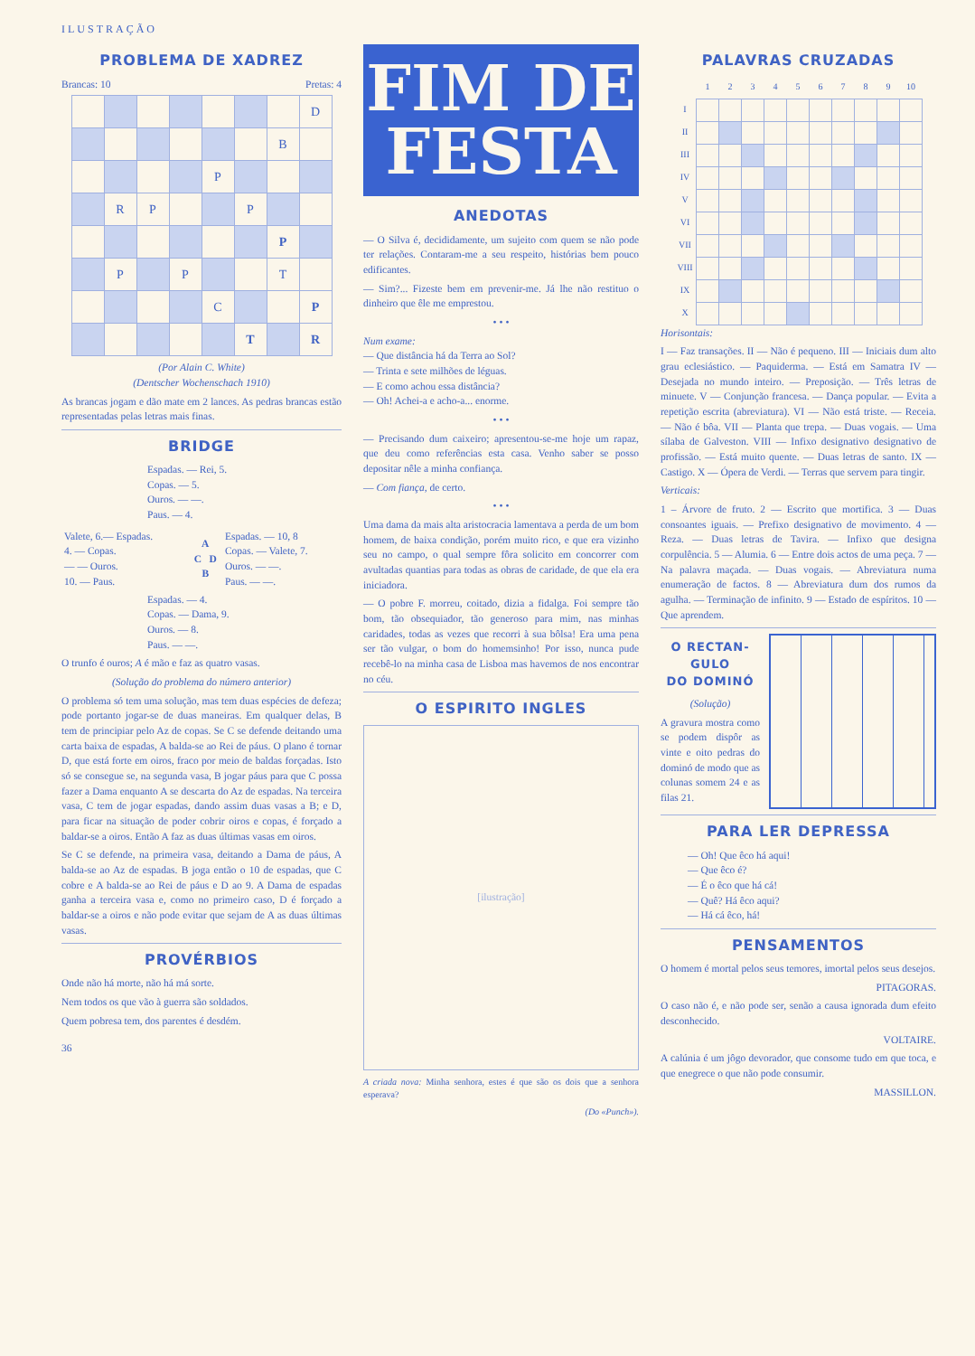ILUSTRAÇÃO
PROBLEMA DE XADREZ
Brancas: 10 Pretas: 4
| | | | | | | | D |
| | | | | | | B | |
| | | | | P | | | |
| | R | P | | | P | | |
| | | | | | | P | |
| | P | | P | | | T | |
| | | | | C | | | P |
| | | | | | T | | R |
(Por Alain C. White)
(Dentscher Wochenschach 1910)
As brancas jogam e dão mate em 2 lances. As pedras brancas estão representadas pelas letras mais finas.
BRIDGE
Espadas. — Rei, 5.
Copas. — 5.
Ouros. — —.
Paus. — 4.
| Valete, 6.— Espadas. 4. — Copas. — — Ouros. 10. — Paus. | A C D B | Espadas. — 10, 8 Copas. — Valete, 7. Ouros. — —. Paus. — —. |
Espadas. — 4.
Copas. — Dama, 9.
Ouros. — 8.
Paus. — —.
O trunfo é ouros; A é mão e faz as quatro vasas.
(Solução do problema do número anterior)
O problema só tem uma solução, mas tem duas espécies de defeza; pode portanto jogar-se de duas maneiras. Em qualquer delas, B tem de principiar pelo Az de copas. Se C se defende deitando uma carta baixa de espadas, A balda-se ao Rei de páus. O plano é tornar D, que está forte em oiros, fraco por meio de baldas forçadas. Isto só se consegue se, na segunda vasa, B jogar páus para que C possa fazer a Dama enquanto A se descarta do Az de espadas. Na terceira vasa, C tem de jogar espadas, dando assim duas vasas a B; e D, para ficar na situação de poder cobrir oiros e copas, é forçado a baldar-se a oiros. Então A faz as duas últimas vasas em oiros.
Se C se defende, na primeira vasa, deitando a Dama de páus, A balda-se ao Az de espadas. B joga então o 10 de espadas, que C cobre e A balda-se ao Rei de páus e D ao 9. A Dama de espadas ganha a terceira vasa e, como no primeiro caso, D é forçado a baldar-se a oiros e não pode evitar que sejam de A as duas últimas vasas.
PROVÉRBIOS
Onde não há morte, não há má sorte.
Nem todos os que vão à guerra são soldados.
Quem pobresa tem, dos parentes é desdém.
36
FIM DE
FESTA
ANEDOTAS
— O Silva é, decididamente, um sujeito com quem se não pode ter relações. Contaram-me a seu respeito, histórias bem pouco edificantes.
— Sim?... Fizeste bem em prevenir-me. Já lhe não restituo o dinheiro que êle me emprestou.
• • •
Num exame:
— Que distância há da Terra ao Sol?
— Trinta e sete milhões de léguas.
— E como achou essa distância?
— Oh! Achei-a e acho-a... enorme.
• • •
— Precisando dum caixeiro; apresentou-se-me hoje um rapaz, que deu como referências esta casa. Venho saber se posso depositar nêle a minha confiança.
— Com fiança, de certo.
• • •
Uma dama da mais alta aristocracia lamentava a perda de um bom homem, de baixa condição, porém muito rico, e que era vizinho seu no campo, o qual sempre fôra solicito em concorrer com avultadas quantias para todas as obras de caridade, de que ela era iniciadora.
— O pobre F. morreu, coitado, dizia a fidalga. Foi sempre tão bom, tão obsequiador, tão generoso para mim, nas minhas caridades, todas as vezes que recorri à sua bôlsa! Era uma pena ser tão vulgar, o bom do homemsinho! Por isso, nunca pude recebê-lo na minha casa de Lisboa mas havemos de nos encontrar no céu.
O ESPIRITO INGLES
[ilustração]
A criada nova: Minha senhora, estes é que são os dois que a senhora esperava?
(Do «Punch»).
PALAVRAS CRUZADAS
| | 1 | 2 | 3 | 4 | 5 | 6 | 7 | 8 | 9 | 10 |
| I | | | | | | | | | | |
| II | | | | | | | | | | |
| III | | | | | | | | | | |
| IV | | | | | | | | | | |
| V | | | | | | | | | | |
| VI | | | | | | | | | | |
| VII | | | | | | | | | | |
| VIII | | | | | | | | | | |
| IX | | | | | | | | | | |
| X | | | | | | | | | | |
Horisontais:
I — Faz transações. II — Não é pequeno. III — Iniciais dum alto grau eclesiástico. — Paquiderma. — Está em Samatra IV — Desejada no mundo inteiro. — Preposição. — Três letras de minuete. V — Conjunção francesa. — Dança popular. — Evita a repetição escrita (abreviatura). VI — Não está triste. — Receia. — Não é bôa. VII — Planta que trepa. — Duas vogais. — Uma sílaba de Galveston. VIII — Infixo designativo designativo de profissão. — Está muito quente. — Duas letras de santo. IX — Castigo. X — Ópera de Verdi. — Terras que servem para tingir.
Verticais:
1 – Árvore de fruto. 2 — Escrito que mortifica. 3 — Duas consoantes iguais. — Prefixo designativo de movimento. 4 — Reza. — Duas letras de Tavira. — Infixo que designa corpulência. 5 — Alumia. 6 — Entre dois actos de uma peça. 7 — Na palavra maçada. — Duas vogais. — Abreviatura numa enumeração de factos. 8 — Abreviatura dum dos rumos da agulha. — Terminação de infinito. 9 — Estado de espíritos. 10 — Que aprendem.
O RECTAN-
GULO
DO DOMINÓ
(Solução)
A gravura mostra como se podem dispôr as vinte e oito pedras do dominó de modo que as colunas somem 24 e as filas 21.
PARA LER DEPRESSA
— Oh! Que êco há aqui!
— Que êco é?
— É o êco que há cá!
— Quê? Há êco aqui?
— Há cá êco, há!
PENSAMENTOS
O homem é mortal pelos seus temores, imortal pelos seus desejos.
PITAGORAS.
O caso não é, e não pode ser, senão a causa ignorada dum efeito desconhecido.
VOLTAIRE.
A calúnia é um jôgo devorador, que consome tudo em que toca, e que enegrece o que não pode consumir.
MASSILLON.